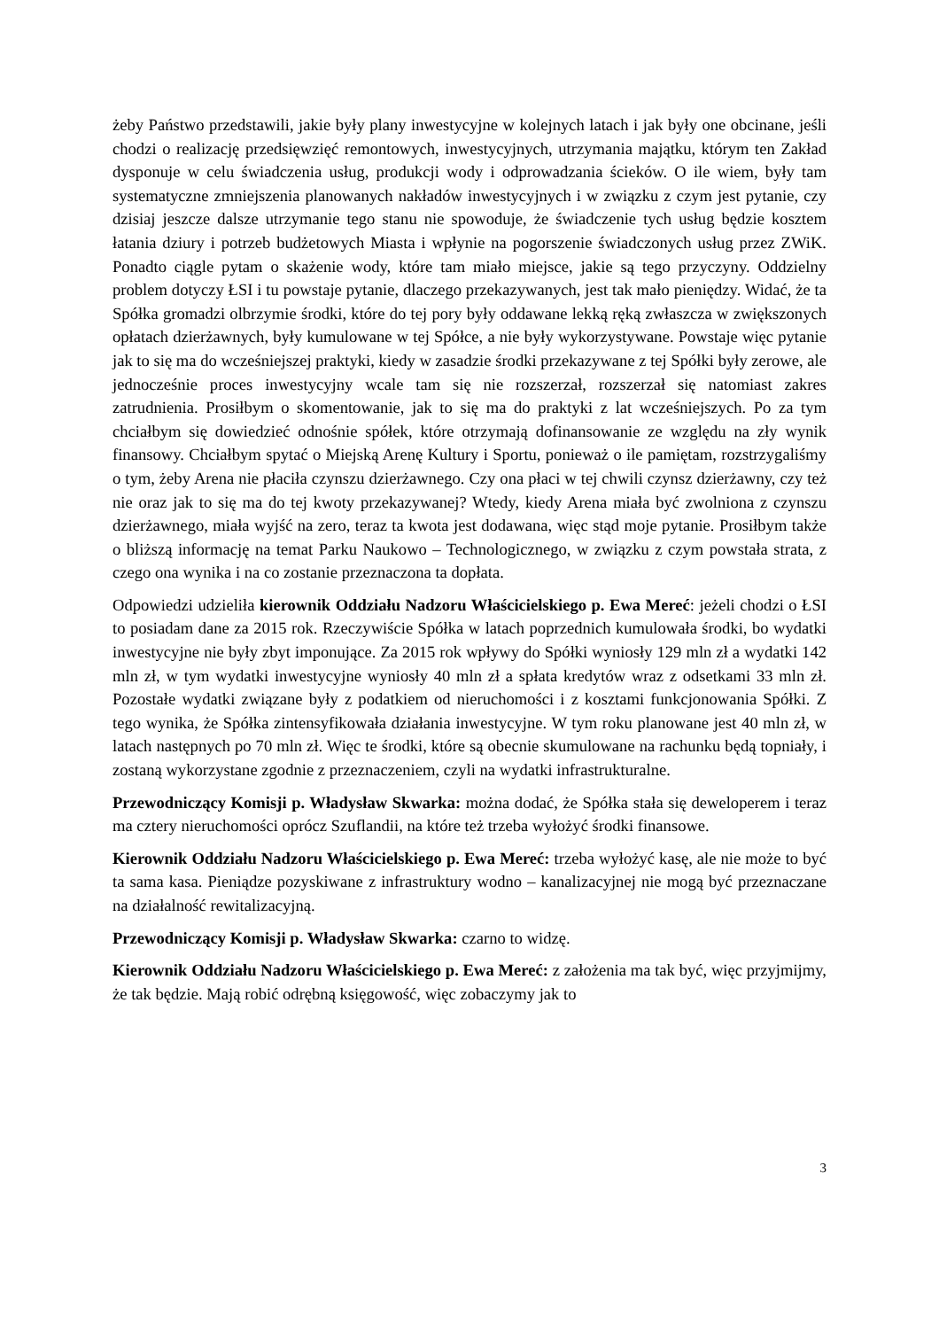żeby Państwo przedstawili, jakie były plany inwestycyjne w kolejnych latach i jak były one obcinane, jeśli chodzi o realizację przedsięwzięć remontowych, inwestycyjnych, utrzymania majątku, którym ten Zakład dysponuje w celu świadczenia usług, produkcji wody i odprowadzania ścieków. O ile wiem, były tam systematyczne zmniejszenia planowanych nakładów inwestycyjnych i w związku z czym jest pytanie, czy dzisiaj jeszcze dalsze utrzymanie tego stanu nie spowoduje, że świadczenie tych usług będzie kosztem łatania dziury i potrzeb budżetowych Miasta i wpłynie na pogorszenie świadczonych usług przez ZWiK. Ponadto ciągle pytam o skażenie wody, które tam miało miejsce, jakie są tego przyczyny. Oddzielny problem dotyczy ŁSI i tu powstaje pytanie, dlaczego przekazywanych, jest tak mało pieniędzy. Widać, że ta Spółka gromadzi olbrzymie środki, które do tej pory były oddawane lekką ręką zwłaszcza w zwiększonych opłatach dzierżawnych, były kumulowane w tej Spółce, a nie były wykorzystywane. Powstaje więc pytanie jak to się ma do wcześniejszej praktyki, kiedy w zasadzie środki przekazywane z tej Spółki były zerowe, ale jednocześnie proces inwestycyjny wcale tam się nie rozszerzał, rozszerzał się natomiast zakres zatrudnienia. Prosiłbym o skomentowanie, jak to się ma do praktyki z lat wcześniejszych. Po za tym chciałbym się dowiedzieć odnośnie spółek, które otrzymają dofinansowanie ze względu na zły wynik finansowy. Chciałbym spytać o Miejską Arenę Kultury i Sportu, ponieważ o ile pamiętam, rozstrzygaliśmy o tym, żeby Arena nie płaciła czynszu dzierżawnego. Czy ona płaci w tej chwili czynsz dzierżawny, czy też nie oraz jak to się ma do tej kwoty przekazywanej? Wtedy, kiedy Arena miała być zwolniona z czynszu dzierżawnego, miała wyjść na zero, teraz ta kwota jest dodawana, więc stąd moje pytanie. Prosiłbym także o bliższą informację na temat Parku Naukowo – Technologicznego, w związku z czym powstała strata, z czego ona wynika i na co zostanie przeznaczona ta dopłata.
Odpowiedzi udzieliła kierownik Oddziału Nadzoru Właścicielskiego p. Ewa Mereć: jeżeli chodzi o ŁSI to posiadam dane za 2015 rok. Rzeczywiście Spółka w latach poprzednich kumulowała środki, bo wydatki inwestycyjne nie były zbyt imponujące. Za 2015 rok wpływy do Spółki wyniosły 129 mln zł a wydatki 142 mln zł, w tym wydatki inwestycyjne wyniosły 40 mln zł a spłata kredytów wraz z odsetkami 33 mln zł. Pozostałe wydatki związane były z podatkiem od nieruchomości i z kosztami funkcjonowania Spółki. Z tego wynika, że Spółka zintensyfikowała działania inwestycyjne. W tym roku planowane jest 40 mln zł, w latach następnych po 70 mln zł. Więc te środki, które są obecnie skumulowane na rachunku będą topniały, i zostaną wykorzystane zgodnie z przeznaczeniem, czyli na wydatki infrastrukturalne.
Przewodniczący Komisji p. Władysław Skwarka: można dodać, że Spółka stała się deweloperem i teraz ma cztery nieruchomości oprócz Szuflandii, na które też trzeba wyłożyć środki finansowe.
Kierownik Oddziału Nadzoru Właścicielskiego p. Ewa Mereć: trzeba wyłożyć kasę, ale nie może to być ta sama kasa. Pieniądze pozyskiwane z infrastruktury wodno – kanalizacyjnej nie mogą być przeznaczane na działalność rewitalizacyjną.
Przewodniczący Komisji p. Władysław Skwarka: czarno to widzę.
Kierownik Oddziału Nadzoru Właścicielskiego p. Ewa Mereć: z założenia ma tak być, więc przyjmijmy, że tak będzie. Mają robić odrębną księgowość, więc zobaczymy jak to
3